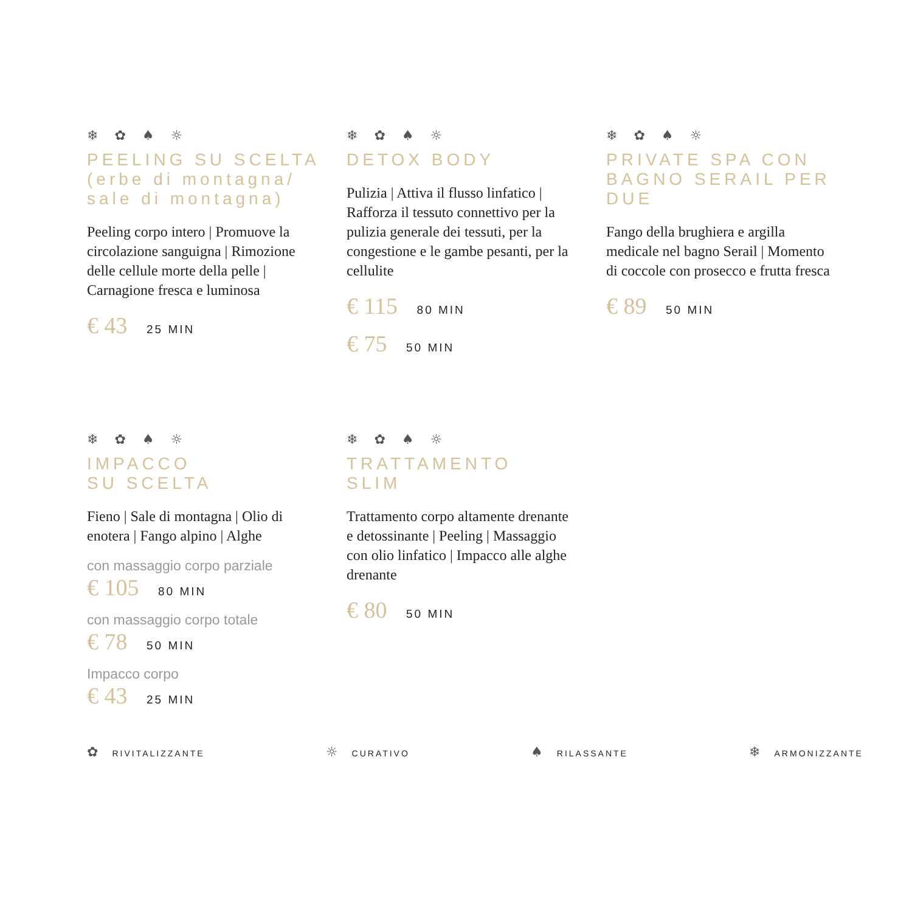❄ ✿ ♠ ☼
PEELING SU SCELTA (erbe di montagna/ sale di montagna)
Peeling corpo intero | Promuove la circolazione sanguigna | Rimozione delle cellule morte della pelle | Carnagione fresca e luminosa
€ 43 25 MIN
❄ ✿ ♠ ☼
DETOX BODY
Pulizia | Attiva il flusso linfatico | Rafforza il tessuto connettivo per la pulizia generale dei tessuti, per la congestione e le gambe pesanti, per la cellulite
€ 115 80 MIN
€ 75 50 MIN
❄ ✿ ♠ ☼
PRIVATE SPA CON BAGNO SERAIL PER DUE
Fango della brughiera e argilla medicale nel bagno Serail | Momento di coccole con prosecco e frutta fresca
€ 89 50 MIN
❄ ✿ ♠ ☼
IMPACCO
SU SCELTA
Fieno | Sale di montagna | Olio di enotera | Fango alpino | Alghe
con massaggio corpo parziale
€ 105 80 MIN
con massaggio corpo totale
€ 78 50 MIN
Impacco corpo
€ 43 25 MIN
❄ ✿ ♠ ☼
TRATTAMENTO
SLIM
Trattamento corpo altamente drenante e detossinante | Peeling | Massaggio con olio linfatico | Impacco alle alghe drenante
€ 80 50 MIN
✿ RIVITALIZZANTE ☼ CURATIVO ♠ RILASSANTE ❄ ARMONIZZANTE